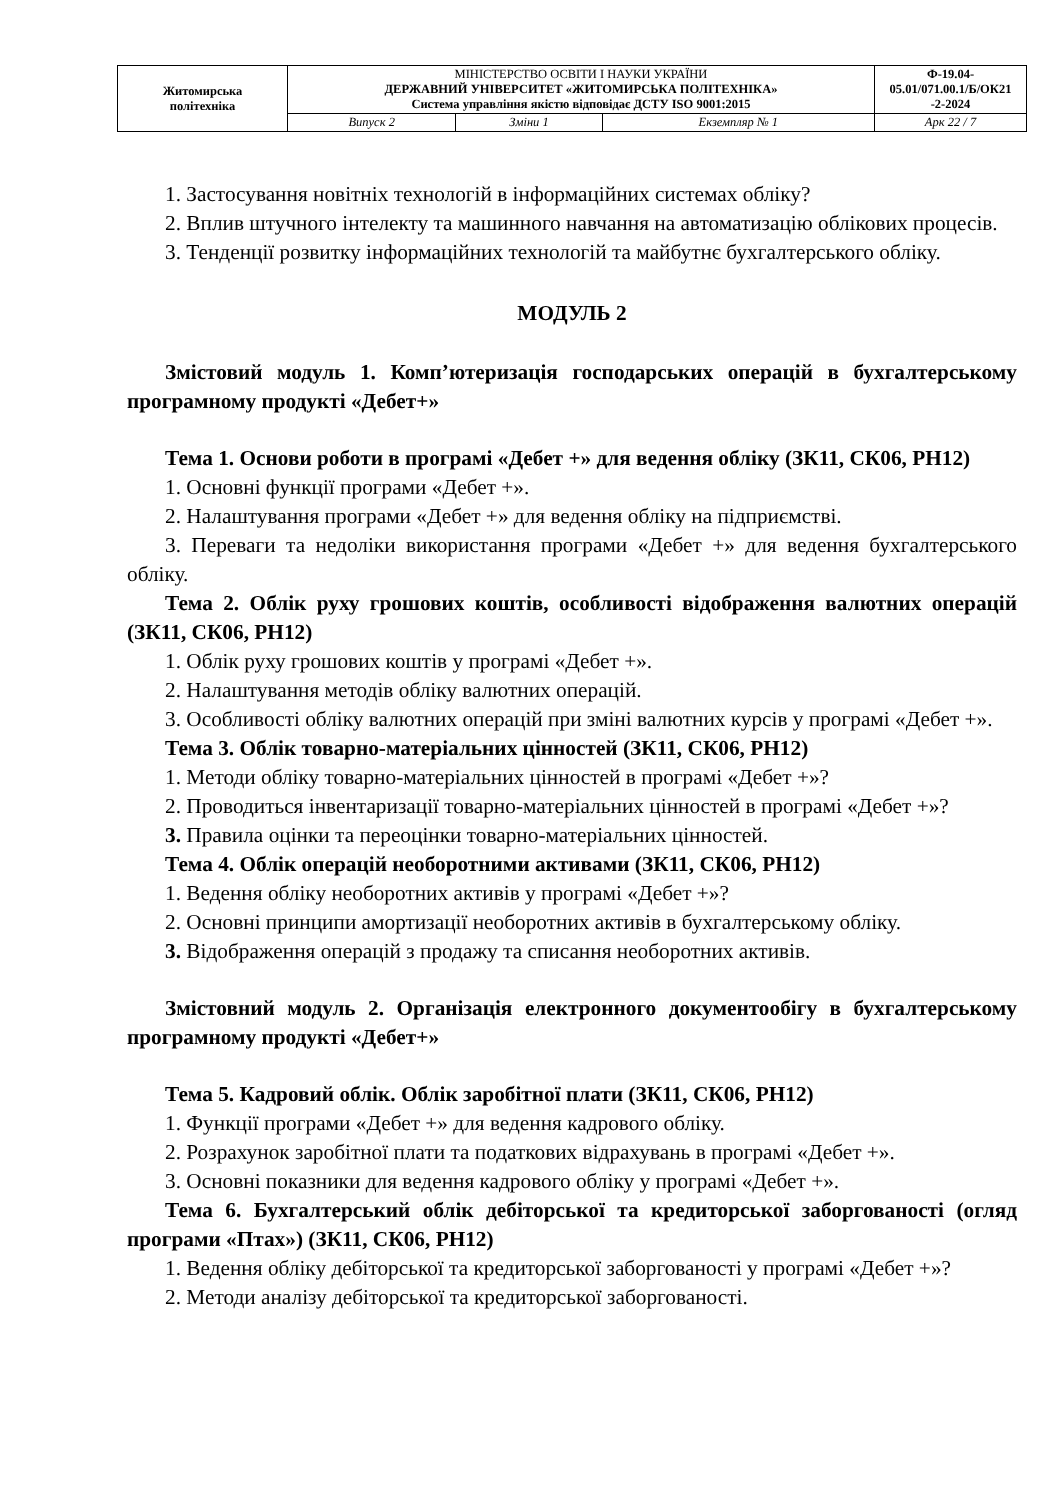| Житомирська політехніка | МІНІСТЕРСТВО ОСВІТИ І НАУКИ УКРАЇНИ ДЕРЖАВНИЙ УНІВЕРСИТЕТ «ЖИТОМИРСЬКА ПОЛІТЕХНІКА» Система управління якістю відповідає ДСТУ ISO 9001:2015 | | | Ф-19.04- 05.01/071.00.1/Б/ОК21 -2-2024 |
| | Випуск 2 | Зміни 1 | Екземпляр № 1 | Арк 22 / 7 |
1. Застосування новітніх технологій в інформаційних системах обліку?
2. Вплив штучного інтелекту та машинного навчання на автоматизацію облікових процесів.
3. Тенденції розвитку інформаційних технологій та майбутнє бухгалтерського обліку.
МОДУЛЬ 2
Змістовий модуль 1. Комп’ютеризація господарських операцій в бухгалтерському програмному продукті «Дебет+»
Тема 1. Основи роботи в програмі «Дебет +» для ведення обліку (ЗК11, СК06, РН12)
1. Основні функції програми «Дебет +».
2. Налаштування програми «Дебет +» для ведення обліку на підприємстві.
3. Переваги та недоліки використання програми «Дебет +» для ведення бухгалтерського обліку.
Тема 2. Облік руху грошових коштів, особливості відображення валютних операцій (ЗК11, СК06, РН12)
1. Облік руху грошових коштів у програмі «Дебет +».
2. Налаштування методів обліку валютних операцій.
3. Особливості обліку валютних операцій при зміні валютних курсів у програмі «Дебет +».
Тема 3. Облік товарно-матеріальних цінностей (ЗК11, СК06, РН12)
1. Методи обліку товарно-матеріальних цінностей в програмі «Дебет +»?
2. Проводиться інвентаризації товарно-матеріальних цінностей в програмі «Дебет +»?
3. Правила оцінки та переоцінки товарно-матеріальних цінностей.
Тема 4. Облік операцій необоротними активами (ЗК11, СК06, РН12)
1. Ведення обліку необоротних активів у програмі «Дебет +»?
2. Основні принципи амортизації необоротних активів в бухгалтерському обліку.
3. Відображення операцій з продажу та списання необоротних активів.
Змістовний модуль 2. Організація електронного документообігу в бухгалтерському програмному продукті «Дебет+»
Тема 5. Кадровий облік. Облік заробітної плати (ЗК11, СК06, РН12)
1. Функції програми «Дебет +» для ведення кадрового обліку.
2. Розрахунок заробітної плати та податкових відрахувань в програмі «Дебет +».
3. Основні показники для ведення кадрового обліку у програмі «Дебет +».
Тема 6. Бухгалтерський облік дебіторської та кредиторської заборгованості (огляд програми «Птах») (ЗК11, СК06, РН12)
1. Ведення обліку дебіторської та кредиторської заборгованості у програмі «Дебет +»?
2. Методи аналізу дебіторської та кредиторської заборгованості.